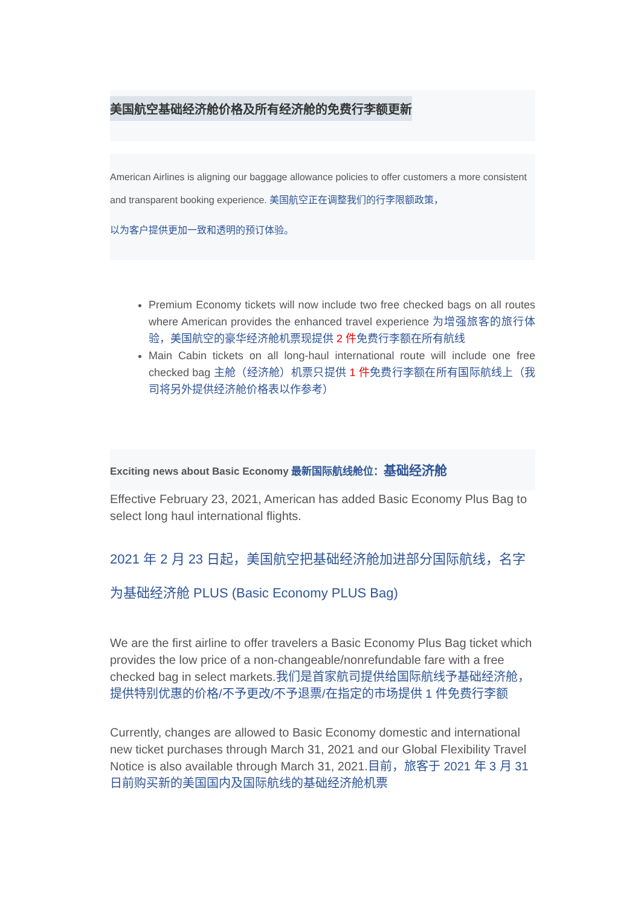美国航空基础经济舱价格及所有经济舱的免费行李额更新
American Airlines is aligning our baggage allowance policies to offer customers a more consistent and transparent booking experience. 美国航空正在调整我们的行李限额政策，
以为客户提供更加一致和透明的预订体验。
Premium Economy tickets will now include two free checked bags on all routes where American provides the enhanced travel experience 为增强旅客的旅行体验，美国航空的豪华经济舱机票现提供 2 件免费行李额在所有航线
Main Cabin tickets on all long-haul international route will include one free checked bag 主舱（经济舱）机票只提供 1 件免费行李额在所有国际航线上（我司将另外提供经济舱价格表以作参考）
Exciting news about Basic Economy 最新国际航线舱位：基础经济舱
Effective February 23, 2021, American has added Basic Economy Plus Bag to select long haul international flights.
2021 年 2 月 23 日起，美国航空把基础经济舱加进部分国际航线，名字为基础经济舱 PLUS (Basic Economy PLUS Bag)
We are the first airline to offer travelers a Basic Economy Plus Bag ticket which provides the low price of a non-changeable/nonrefundable fare with a free checked bag in select markets.我们是首家航司提供给国际航线予基础经济舱，提供特别优惠的价格/不予更改/不予退票/在指定的市场提供 1 件免费行李额
Currently, changes are allowed to Basic Economy domestic and international new ticket purchases through March 31, 2021 and our Global Flexibility Travel Notice is also available through March 31, 2021.目前，旅客于 2021 年 3 月 31 日前购买新的美国国内及国际航线的基础经济舱机票